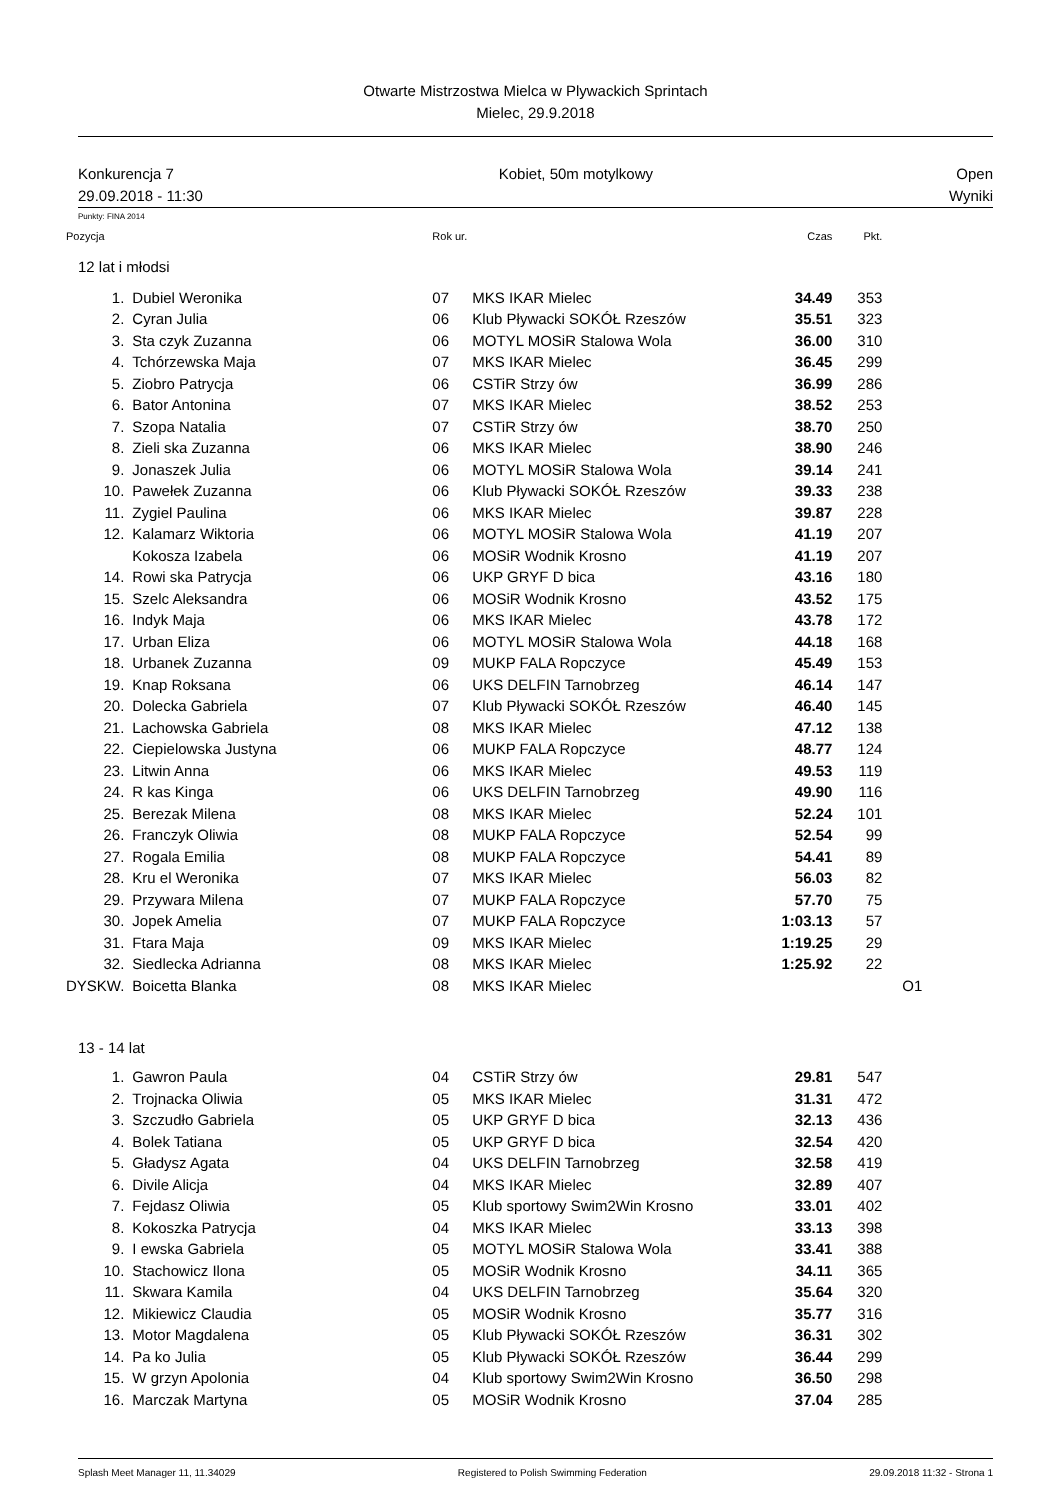Otwarte Mistrzostwa Mielca w Plywackich Sprintach
Mielec, 29.9.2018
Konkurencja 7
29.09.2018 - 11:30
Kobiet, 50m motylkowy Open
Wyniki
Punkty: FINA 2014
| Pozycja | | Rok ur. | | Czas | Pkt. | |
| --- | --- | --- | --- | --- | --- | --- |
| 12 lat i młodsi | | | | | | |
| 1. | Dubiel Weronika | 07 | MKS IKAR Mielec | 34.49 | 353 | |
| 2. | Cyran Julia | 06 | Klub Pływacki SOKÓŁ Rzeszów | 35.51 | 323 | |
| 3. | Sta czyk Zuzanna | 06 | MOTYL MOSiR Stalowa Wola | 36.00 | 310 | |
| 4. | Tchórzewska Maja | 07 | MKS IKAR Mielec | 36.45 | 299 | |
| 5. | Ziobro Patrycja | 06 | CSTiR Strzy ów | 36.99 | 286 | |
| 6. | Bator Antonina | 07 | MKS IKAR Mielec | 38.52 | 253 | |
| 7. | Szopa Natalia | 07 | CSTiR Strzy ów | 38.70 | 250 | |
| 8. | Zieli ska Zuzanna | 06 | MKS IKAR Mielec | 38.90 | 246 | |
| 9. | Jonaszek Julia | 06 | MOTYL MOSiR Stalowa Wola | 39.14 | 241 | |
| 10. | Pawełek Zuzanna | 06 | Klub Pływacki SOKÓŁ Rzeszów | 39.33 | 238 | |
| 11. | Zygiel Paulina | 06 | MKS IKAR Mielec | 39.87 | 228 | |
| 12. | Kalamarz Wiktoria | 06 | MOTYL MOSiR Stalowa Wola | 41.19 | 207 | |
| | Kokosza Izabela | 06 | MOSiR Wodnik Krosno | 41.19 | 207 | |
| 14. | Rowi ska Patrycja | 06 | UKP GRYF D bica | 43.16 | 180 | |
| 15. | Szelc Aleksandra | 06 | MOSiR Wodnik Krosno | 43.52 | 175 | |
| 16. | Indyk Maja | 06 | MKS IKAR Mielec | 43.78 | 172 | |
| 17. | Urban Eliza | 06 | MOTYL MOSiR Stalowa Wola | 44.18 | 168 | |
| 18. | Urbanek Zuzanna | 09 | MUKP FALA Ropczyce | 45.49 | 153 | |
| 19. | Knap Roksana | 06 | UKS DELFIN Tarnobrzeg | 46.14 | 147 | |
| 20. | Dolecka Gabriela | 07 | Klub Pływacki SOKÓŁ Rzeszów | 46.40 | 145 | |
| 21. | Lachowska Gabriela | 08 | MKS IKAR Mielec | 47.12 | 138 | |
| 22. | Ciepielowska Justyna | 06 | MUKP FALA Ropczyce | 48.77 | 124 | |
| 23. | Litwin Anna | 06 | MKS IKAR Mielec | 49.53 | 119 | |
| 24. | R kas Kinga | 06 | UKS DELFIN Tarnobrzeg | 49.90 | 116 | |
| 25. | Berezak Milena | 08 | MKS IKAR Mielec | 52.24 | 101 | |
| 26. | Franczyk Oliwia | 08 | MUKP FALA Ropczyce | 52.54 | 99 | |
| 27. | Rogala Emilia | 08 | MUKP FALA Ropczyce | 54.41 | 89 | |
| 28. | Kru el Weronika | 07 | MKS IKAR Mielec | 56.03 | 82 | |
| 29. | Przywara Milena | 07 | MUKP FALA Ropczyce | 57.70 | 75 | |
| 30. | Jopek Amelia | 07 | MUKP FALA Ropczyce | 1:03.13 | 57 | |
| 31. | Ftara Maja | 09 | MKS IKAR Mielec | 1:19.25 | 29 | |
| 32. | Siedlecka Adrianna | 08 | MKS IKAR Mielec | 1:25.92 | 22 | |
| DYSKW. | Boicetta Blanka | 08 | MKS IKAR Mielec | | | O1 |
| 13 - 14 lat | | | | | | |
| 1. | Gawron Paula | 04 | CSTiR Strzy ów | 29.81 | 547 | |
| 2. | Trojnacka Oliwia | 05 | MKS IKAR Mielec | 31.31 | 472 | |
| 3. | Szczudło Gabriela | 05 | UKP GRYF D bica | 32.13 | 436 | |
| 4. | Bolek Tatiana | 05 | UKP GRYF D bica | 32.54 | 420 | |
| 5. | Gładysz Agata | 04 | UKS DELFIN Tarnobrzeg | 32.58 | 419 | |
| 6. | Divile Alicja | 04 | MKS IKAR Mielec | 32.89 | 407 | |
| 7. | Fejdasz Oliwia | 05 | Klub sportowy Swim2Win Krosno | 33.01 | 402 | |
| 8. | Kokoszka Patrycja | 04 | MKS IKAR Mielec | 33.13 | 398 | |
| 9. | I ewska Gabriela | 05 | MOTYL MOSiR Stalowa Wola | 33.41 | 388 | |
| 10. | Stachowicz Ilona | 05 | MOSiR Wodnik Krosno | 34.11 | 365 | |
| 11. | Skwara Kamila | 04 | UKS DELFIN Tarnobrzeg | 35.64 | 320 | |
| 12. | Mikiewicz Claudia | 05 | MOSiR Wodnik Krosno | 35.77 | 316 | |
| 13. | Motor Magdalena | 05 | Klub Pływacki SOKÓŁ Rzeszów | 36.31 | 302 | |
| 14. | Pa ko Julia | 05 | Klub Pływacki SOKÓŁ Rzeszów | 36.44 | 299 | |
| 15. | W grzyn Apolonia | 04 | Klub sportowy Swim2Win Krosno | 36.50 | 298 | |
| 16. | Marczak Martyna | 05 | MOSiR Wodnik Krosno | 37.04 | 285 | |
Splash Meet Manager 11, 11.34029 Registered to Polish Swimming Federation 29.09.2018 11:32 - Strona 1